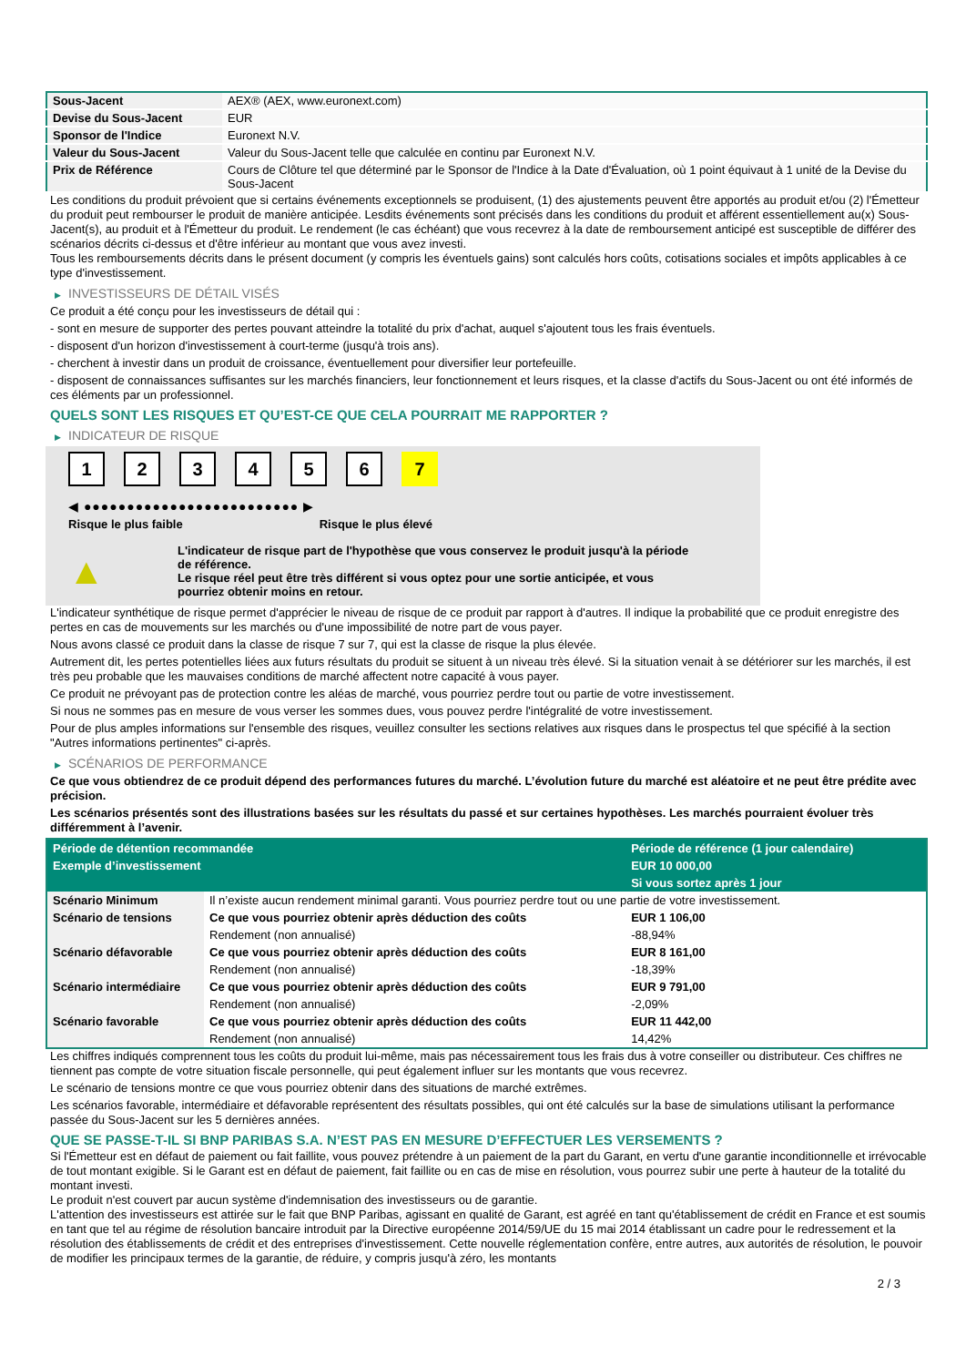| Sous-Jacent | AEX® (AEX, www.euronext.com) |
| Devise du Sous-Jacent | EUR |
| Sponsor de l'Indice | Euronext N.V. |
| Valeur du Sous-Jacent | Valeur du Sous-Jacent telle que calculée en continu par Euronext N.V. |
| Prix de Référence | Cours de Clôture tel que déterminé par le Sponsor de l'Indice à la Date d'Évaluation, où 1 point équivaut à 1 unité de la Devise du Sous-Jacent |
Les conditions du produit prévoient que si certains événements exceptionnels se produisent, (1) des ajustements peuvent être apportés au produit et/ou (2) l'Émetteur du produit peut rembourser le produit de manière anticipée. Lesdits événements sont précisés dans les conditions du produit et afférent essentiellement au(x) Sous-Jacent(s), au produit et à l'Émetteur du produit. Le rendement (le cas échéant) que vous recevrez à la date de remboursement anticipé est susceptible de différer des scénarios décrits ci-dessus et d'être inférieur au montant que vous avez investi.
Tous les remboursements décrits dans le présent document (y compris les éventuels gains) sont calculés hors coûts, cotisations sociales et impôts applicables à ce type d'investissement.
▶ INVESTISSEURS DE DÉTAIL VISÉS
Ce produit a été conçu pour les investisseurs de détail qui :
- sont en mesure de supporter des pertes pouvant atteindre la totalité du prix d'achat, auquel s'ajoutent tous les frais éventuels.
- disposent d'un horizon d'investissement à court-terme (jusqu'à trois ans).
- cherchent à investir dans un produit de croissance, éventuellement pour diversifier leur portefeuille.
- disposent de connaissances suffisantes sur les marchés financiers, leur fonctionnement et leurs risques, et la classe d'actifs du Sous-Jacent ou ont été informés de ces éléments par un professionnel.
QUELS SONT LES RISQUES ET QU’EST-CE QUE CELA POURRAIT ME RAPPORTER ?
▶ INDICATEUR DE RISQUE
1234567
◀ ●●●●●●●●●●●●●●●●●●●●●●●●● ▶
Risque le plus faible Risque le plus élevé
▲
L'indicateur de risque part de l'hypothèse que vous conservez le produit jusqu'à la période de référence.
Le risque réel peut être très différent si vous optez pour une sortie anticipée, et vous pourriez obtenir moins en retour.
L'indicateur synthétique de risque permet d'apprécier le niveau de risque de ce produit par rapport à d'autres. Il indique la probabilité que ce produit enregistre des pertes en cas de mouvements sur les marchés ou d'une impossibilité de notre part de vous payer.
Nous avons classé ce produit dans la classe de risque 7 sur 7, qui est la classe de risque la plus élevée.
Autrement dit, les pertes potentielles liées aux futurs résultats du produit se situent à un niveau très élevé. Si la situation venait à se détériorer sur les marchés, il est très peu probable que les mauvaises conditions de marché affectent notre capacité à vous payer.
Ce produit ne prévoyant pas de protection contre les aléas de marché, vous pourriez perdre tout ou partie de votre investissement.
Si nous ne sommes pas en mesure de vous verser les sommes dues, vous pouvez perdre l'intégralité de votre investissement.
Pour de plus amples informations sur l'ensemble des risques, veuillez consulter les sections relatives aux risques dans le prospectus tel que spécifié à la section "Autres informations pertinentes" ci-après.
▶ SCÉNARIOS DE PERFORMANCE
Ce que vous obtiendrez de ce produit dépend des performances futures du marché. L’évolution future du marché est aléatoire et ne peut être prédite avec précision.
Les scénarios présentés sont des illustrations basées sur les résultats du passé et sur certaines hypothèses. Les marchés pourraient évoluer très différemment à l’avenir.
| Période de détention recommandée | | Période de référence (1 jour calendaire) |
| --- | --- | --- |
| Exemple d’investissement | | EUR 10 000,00 |
| | | Si vous sortez après 1 jour |
| Scénario Minimum | Il n’existe aucun rendement minimal garanti. Vous pourriez perdre tout ou une partie de votre investissement. | |
| Scénario de tensions | Ce que vous pourriez obtenir après déduction des coûts | EUR 1 106,00 |
| | Rendement (non annualisé) | -88,94% |
| Scénario défavorable | Ce que vous pourriez obtenir après déduction des coûts | EUR 8 161,00 |
| | Rendement (non annualisé) | -18,39% |
| Scénario intermédiaire | Ce que vous pourriez obtenir après déduction des coûts | EUR 9 791,00 |
| | Rendement (non annualisé) | -2,09% |
| Scénario favorable | Ce que vous pourriez obtenir après déduction des coûts | EUR 11 442,00 |
| | Rendement (non annualisé) | 14,42% |
Les chiffres indiqués comprennent tous les coûts du produit lui-même, mais pas nécessairement tous les frais dus à votre conseiller ou distributeur. Ces chiffres ne tiennent pas compte de votre situation fiscale personnelle, qui peut également influer sur les montants que vous recevrez.
Le scénario de tensions montre ce que vous pourriez obtenir dans des situations de marché extrêmes.
Les scénarios favorable, intermédiaire et défavorable représentent des résultats possibles, qui ont été calculés sur la base de simulations utilisant la performance passée du Sous-Jacent sur les 5 dernières années.
QUE SE PASSE-T-IL SI BNP PARIBAS S.A. N’EST PAS EN MESURE D’EFFECTUER LES VERSEMENTS ?
Si l'Émetteur est en défaut de paiement ou fait faillite, vous pouvez prétendre à un paiement de la part du Garant, en vertu d'une garantie inconditionnelle et irrévocable de tout montant exigible. Si le Garant est en défaut de paiement, fait faillite ou en cas de mise en résolution, vous pourrez subir une perte à hauteur de la totalité du montant investi.
Le produit n'est couvert par aucun système d'indemnisation des investisseurs ou de garantie.
L'attention des investisseurs est attirée sur le fait que BNP Paribas, agissant en qualité de Garant, est agréé en tant qu'établissement de crédit en France et est soumis en tant que tel au régime de résolution bancaire introduit par la Directive européenne 2014/59/UE du 15 mai 2014 établissant un cadre pour le redressement et la résolution des établissements de crédit et des entreprises d'investissement. Cette nouvelle réglementation confère, entre autres, aux autorités de résolution, le pouvoir de modifier les principaux termes de la garantie, de réduire, y compris jusqu'à zéro, les montants
2 / 3